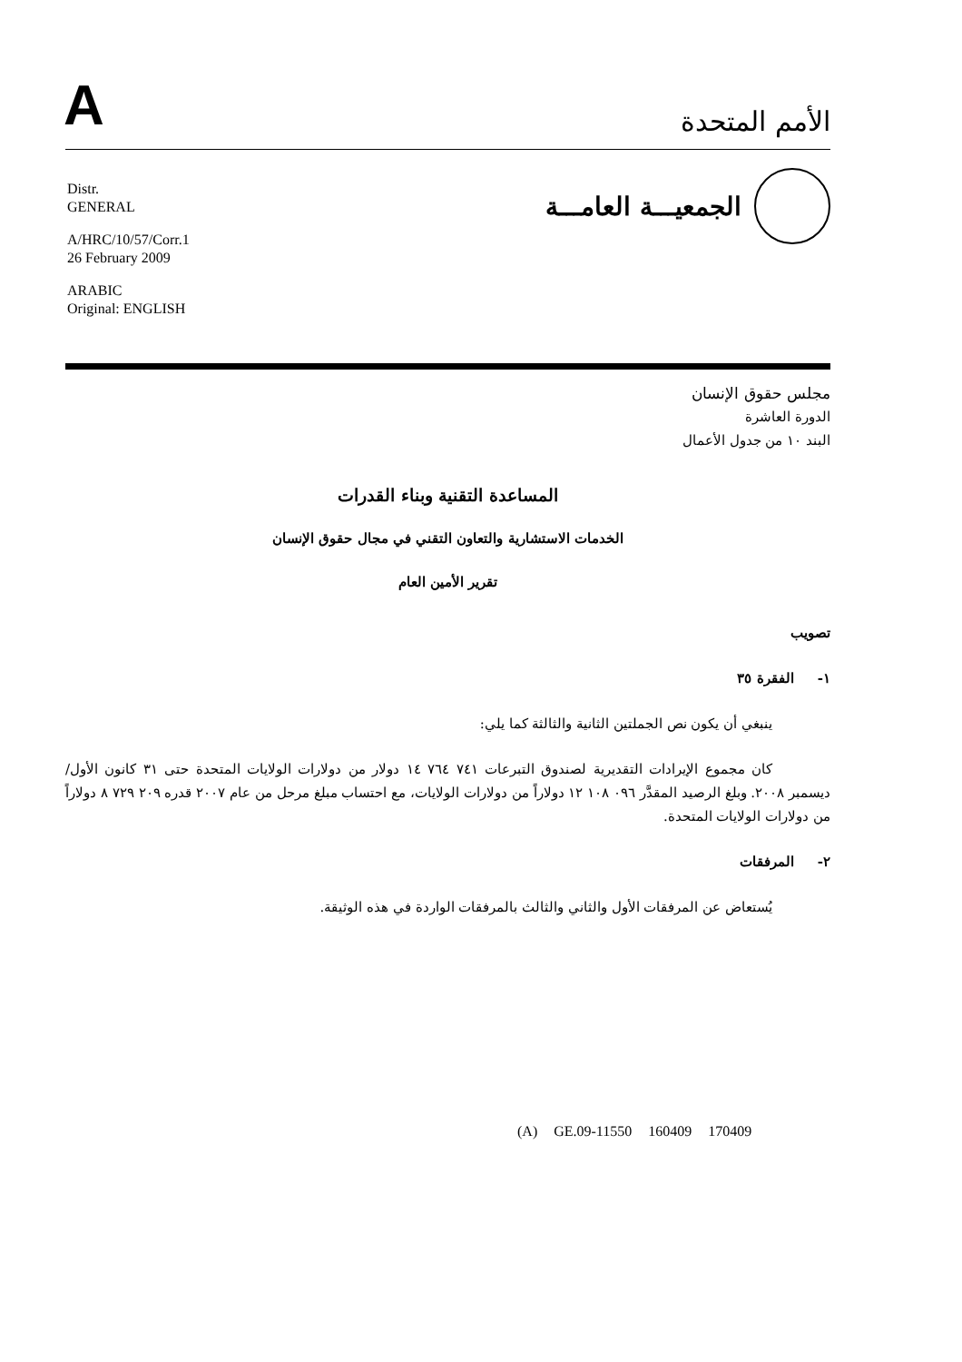A
الأمم المتحدة
الجمعيـــة العامـــة
Distr.
GENERAL
A/HRC/10/57/Corr.1
26 February 2009
ARABIC
Original: ENGLISH
مجلس حقوق الإنسان
الدورة العاشرة
البند ١٠ من جدول الأعمال
المساعدة التقنية وبناء القدرات
الخدمات الاستشارية والتعاون التقني في مجال حقوق الإنسان
تقرير الأمين العام
تصويب
١- الفقرة ٣٥
ينبغي أن يكون نص الجملتين الثانية والثالثة كما يلي:
كان مجموع الإيرادات التقديرية لصندوق التبرعات ٧٤١ ٧٦٤ ١٤ دولار من دولارات الولايات المتحدة حتى ٣١ كانون الأول/ديسمبر ٢٠٠٨. وبلغ الرصيد المقدَّر ٠٩٦ ١٠٨ ١٢ دولاراً من دولارات الولايات، مع احتساب مبلغ مرحل من عام ٢٠٠٧ قدره ٢٠٩ ٧٢٩ ٨ دولاراً من دولارات الولايات المتحدة.
٢- المرفقات
يُستعاض عن المرفقات الأول والثاني والثالث بالمرفقات الواردة في هذه الوثيقة.
(A) GE.09-11550 160409 170409